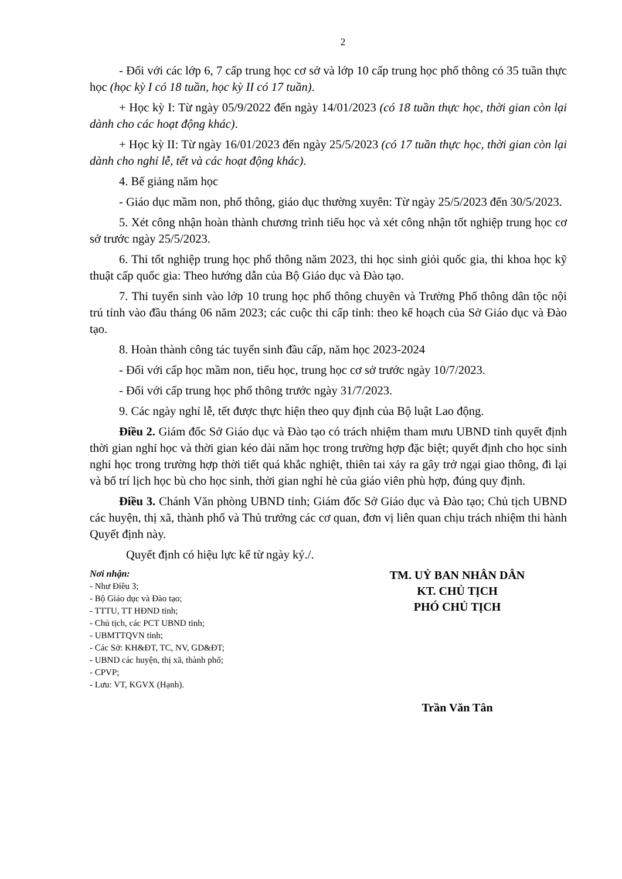2
- Đối với các lớp 6, 7 cấp trung học cơ sở và lớp 10 cấp trung học phổ thông có 35 tuần thực học (học kỳ I có 18 tuần, học kỳ II có 17 tuần).
+ Học kỳ I: Từ ngày 05/9/2022 đến ngày 14/01/2023 (có 18 tuần thực học, thời gian còn lại dành cho các hoạt động khác).
+ Học kỳ II: Từ ngày 16/01/2023 đến ngày 25/5/2023 (có 17 tuần thực học, thời gian còn lại dành cho nghỉ lễ, tết và các hoạt động khác).
4. Bế giảng năm học
- Giáo dục mầm non, phổ thông, giáo dục thường xuyên: Từ ngày 25/5/2023 đến 30/5/2023.
5. Xét công nhận hoàn thành chương trình tiểu học và xét công nhận tốt nghiệp trung học cơ sở trước ngày 25/5/2023.
6. Thi tốt nghiệp trung học phổ thông năm 2023, thi học sinh giỏi quốc gia, thi khoa học kỹ thuật cấp quốc gia: Theo hướng dẫn của Bộ Giáo dục và Đào tạo.
7. Thi tuyển sinh vào lớp 10 trung học phổ thông chuyên và Trường Phổ thông dân tộc nội trú tỉnh vào đầu tháng 06 năm 2023; các cuộc thi cấp tỉnh: theo kế hoạch của Sở Giáo dục và Đào tạo.
8. Hoàn thành công tác tuyển sinh đầu cấp, năm học 2023-2024
- Đối với cấp học mầm non, tiểu học, trung học cơ sở trước ngày 10/7/2023.
- Đối với cấp trung học phổ thông trước ngày 31/7/2023.
9. Các ngày nghỉ lễ, tết được thực hiện theo quy định của Bộ luật Lao động.
Điều 2. Giám đốc Sở Giáo dục và Đào tạo có trách nhiệm tham mưu UBND tỉnh quyết định thời gian nghỉ học và thời gian kéo dài năm học trong trường hợp đặc biệt; quyết định cho học sinh nghỉ học trong trường hợp thời tiết quá khắc nghiệt, thiên tai xảy ra gây trở ngại giao thông, đi lại và bố trí lịch học bù cho học sinh, thời gian nghỉ hè của giáo viên phù hợp, đúng quy định.
Điều 3. Chánh Văn phòng UBND tỉnh; Giám đốc Sở Giáo dục và Đào tạo; Chủ tịch UBND các huyện, thị xã, thành phố và Thủ trưởng các cơ quan, đơn vị liên quan chịu trách nhiệm thi hành Quyết định này.
Quyết định có hiệu lực kể từ ngày ký./.
Nơi nhận:
- Như Điều 3;
- Bộ Giáo dục và Đào tạo;
- TTTU, TT HĐND tỉnh;
- Chủ tịch, các PCT UBND tỉnh;
- UBMTTQVN tỉnh;
- Các Sở: KH&ĐT, TC, NV, GD&ĐT;
- UBND các huyện, thị xã, thành phố;
- CPVP;
- Lưu: VT, KGVX (Hạnh).
TM. UỶ BAN NHÂN DÂN
KT. CHỦ TỊCH
PHÓ CHỦ TỊCH
Trần Văn Tân